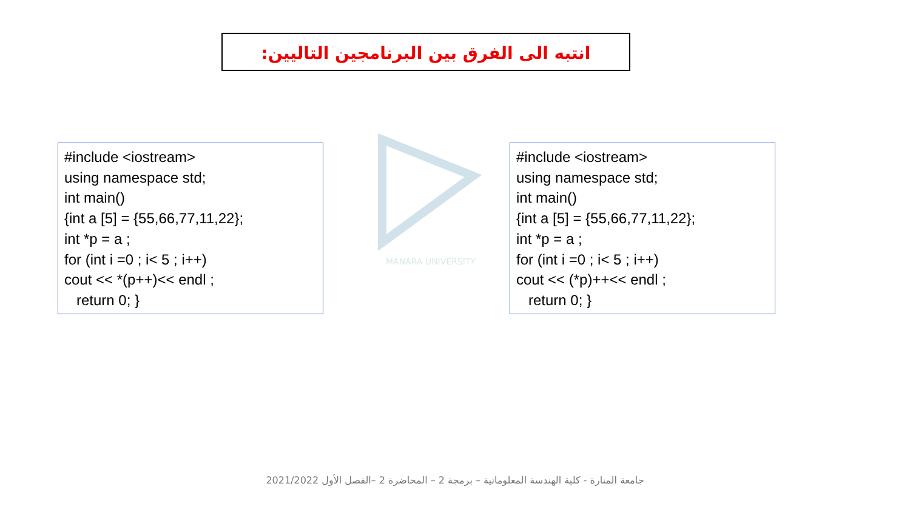انتبه الى الفرق بين البرنامجين التاليين:
MANARA UNIVERSITY
#include <iostream> using namespace std; int main() {int a [5] = {55,66,77,11,22}; int *p = a ; for (int i =0 ; i< 5 ; i++) cout << *(p++)<< endl ; return 0; }
#include <iostream> using namespace std; int main() {int a [5] = {55,66,77,11,22}; int *p = a ; for (int i =0 ; i< 5 ; i++) cout << (*p)++<< endl ; return 0; }
جامعة المنارة - كلية الهندسة المعلوماتية – برمجة 2 – المحاضرة 2 –الفصل الأول 2021/2022